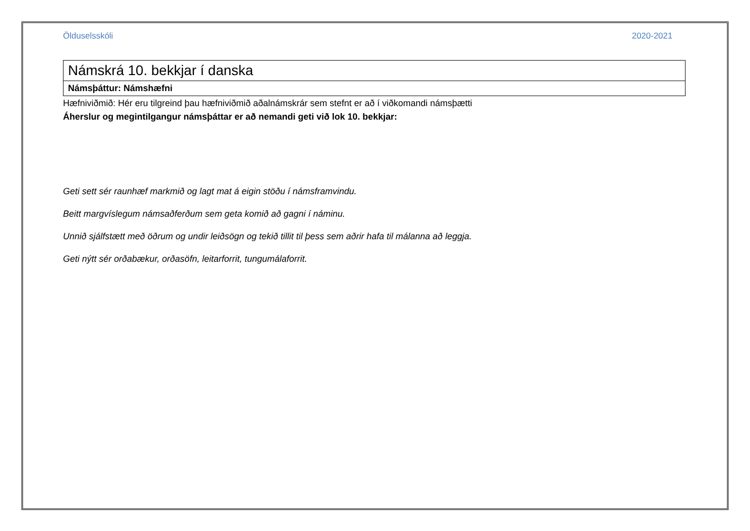Ölduselsskóli 2020-2021
| Námskrá 10. bekkjar í danska |
| Námsþáttur: Námshæfni |
Hæfniviðmið: Hér eru tilgreind þau hæfniviðmið aðalnámskrár sem stefnt er að í viðkomandi námsþætti
Áherslur og megintilgangur námsþáttar er að nemandi geti við lok 10. bekkjar:
Geti sett sér raunhæf markmið og lagt mat á eigin stöðu í námsframvindu.
Beitt margvíslegum námsaðferðum sem geta komið að gagni í náminu.
Unnið sjálfstætt með öðrum og undir leiðsögn og tekið tillit til þess sem aðrir hafa til málanna að leggja.
Geti nýtt sér orðabækur, orðasöfn, leitarforrit, tungumálaforrit.